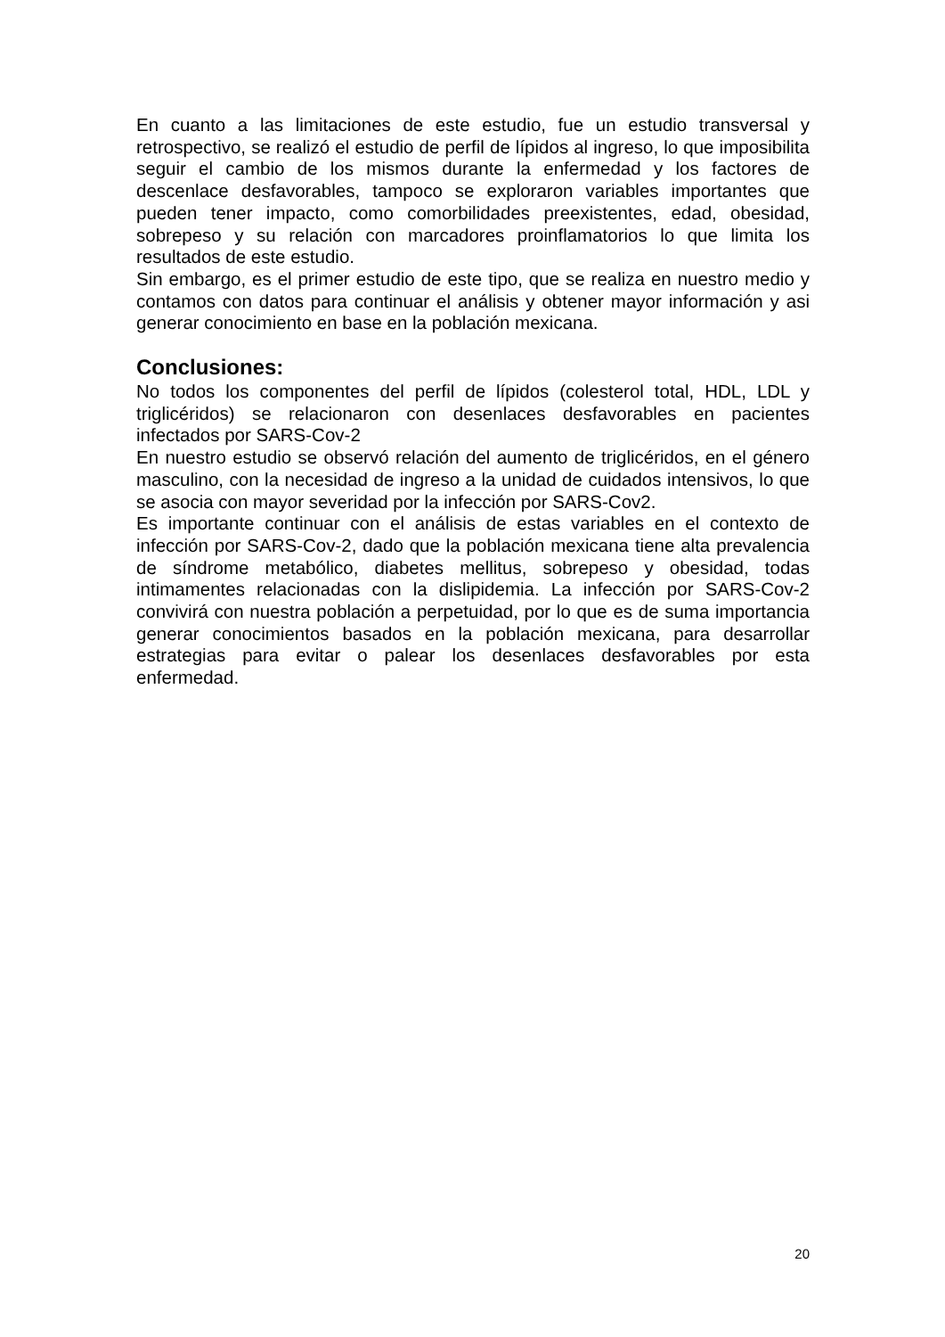En cuanto a las limitaciones de este estudio, fue un estudio transversal y retrospectivo, se realizó el estudio de perfil de lípidos al ingreso, lo que imposibilita seguir el cambio de los mismos durante la enfermedad y los factores de descenlace desfavorables, tampoco se exploraron variables importantes que pueden tener impacto, como comorbilidades preexistentes, edad, obesidad, sobrepeso y su relación con marcadores proinflamatorios lo que limita los resultados de este estudio.
Sin embargo, es el primer estudio de este tipo, que se realiza en nuestro medio y contamos con datos para continuar el análisis y obtener mayor información y asi generar conocimiento en base en la población mexicana.
Conclusiones:
No todos los componentes del perfil de lípidos (colesterol total, HDL, LDL y triglicéridos) se relacionaron con desenlaces desfavorables en pacientes infectados por SARS-Cov-2
En nuestro estudio se observó relación del aumento de triglicéridos, en el género masculino, con la necesidad de ingreso a la unidad de cuidados intensivos, lo que se asocia con mayor severidad por la infección por SARS-Cov2.
Es importante continuar con el análisis de estas variables en el contexto de infección por SARS-Cov-2, dado que la población mexicana tiene alta prevalencia de síndrome metabólico, diabetes mellitus, sobrepeso y obesidad, todas intimamentes relacionadas con la dislipidemia. La infección por SARS-Cov-2 convivirá con nuestra población a perpetuidad, por lo que es de suma importancia generar conocimientos basados en la población mexicana, para desarrollar estrategias para evitar o palear los desenlaces desfavorables por esta enfermedad.
20